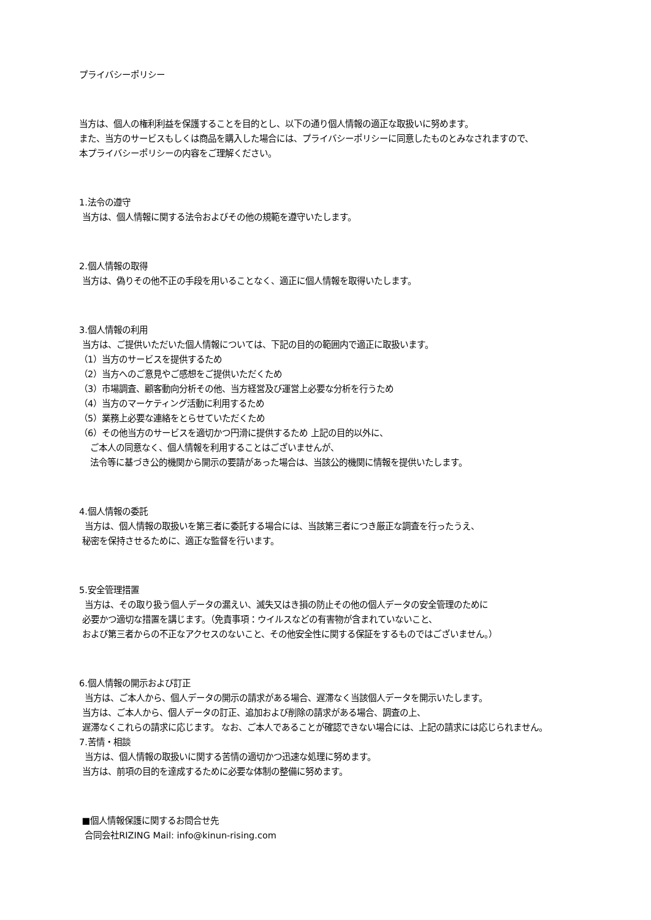プライバシーポリシー
当方は、個人の権利利益を保護することを目的とし、以下の通り個人情報の適正な取扱いに努めます。
また、当方のサービスもしくは商品を購入した場合には、プライバシーポリシーに同意したものとみなされますので、
本プライバシーポリシーの内容をご理解ください。
1.法令の遵守
当方は、個人情報に関する法令およびその他の規範を遵守いたします。
2.個人情報の取得
当方は、偽りその他不正の手段を用いることなく、適正に個人情報を取得いたします。
3.個人情報の利用
当方は、ご提供いただいた個人情報については、下記の目的の範囲内で適正に取扱います。
（1）当方のサービスを提供するため
（2）当方へのご意見やご感想をご提供いただくため
（3）市場調査、顧客動向分析その他、当方経営及び運営上必要な分析を行うため
（4）当方のマーケティング活動に利用するため
（5）業務上必要な連絡をとらせていただくため
（6）その他当方のサービスを適切かつ円滑に提供するため 上記の目的以外に、
ご本人の同意なく、個人情報を利用することはございませんが、
法令等に基づき公的機関から開示の要請があった場合は、当該公的機関に情報を提供いたします。
4.個人情報の委託
当方は、個人情報の取扱いを第三者に委託する場合には、当該第三者につき厳正な調査を行ったうえ、
秘密を保持させるために、適正な監督を行います。
5.安全管理措置
当方は、その取り扱う個人データの漏えい、滅失又はき損の防止その他の個人データの安全管理のために
必要かつ適切な措置を講じます。（免責事項：ウイルスなどの有害物が含まれていないこと、
および第三者からの不正なアクセスのないこと、その他安全性に関する保証をするものではございません。）
6.個人情報の開示および訂正
当方は、ご本人から、個人データの開示の請求がある場合、遅滞なく当該個人データを開示いたします。
当方は、ご本人から、個人データの訂正、追加および削除の請求がある場合、調査の上、
遅滞なくこれらの請求に応じます。 なお、ご本人であることが確認できない場合には、上記の請求には応じられません。
7.苦情・相談
当方は、個人情報の取扱いに関する苦情の適切かつ迅速な処理に努めます。
当方は、前項の目的を達成するために必要な体制の整備に努めます。
■個人情報保護に関するお問合せ先
合同会社RIZING Mail: info@kinun-rising.com